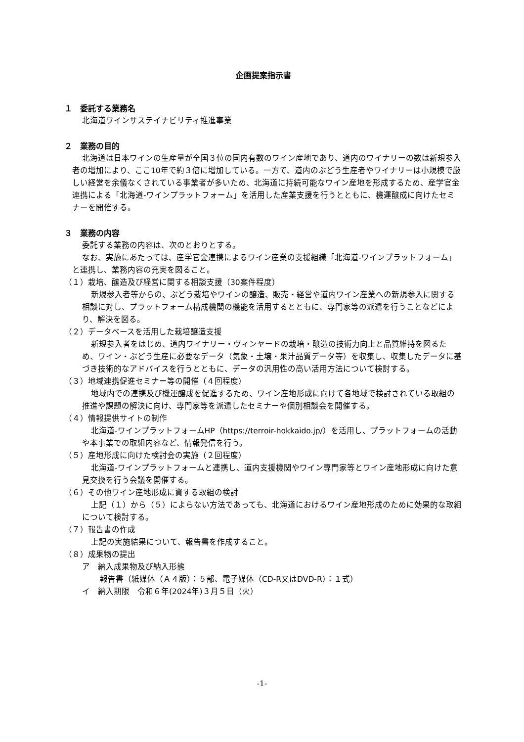企画提案指示書
１　委託する業務名
北海道ワインサステイナビリティ推進事業
２　業務の目的
北海道は日本ワインの生産量が全国３位の国内有数のワイン産地であり、道内のワイナリーの数は新規参入者の増加により、ここ10年で約３倍に増加している。一方で、道内のぶどう生産者やワイナリーは小規模で厳しい経営を余儀なくされている事業者が多いため、北海道に持続可能なワイン産地を形成するため、産学官金連携による「北海道-ワインプラットフォーム」を活用した産業支援を行うとともに、機運醸成に向けたセミナーを開催する。
３　業務の内容
委託する業務の内容は、次のとおりとする。
なお、実施にあたっては、産学官金連携によるワイン産業の支援組織「北海道-ワインプラットフォーム」と連携し、業務内容の充実を図ること。
（１）栽培、醸造及び経営に関する相談支援（30案件程度）
新規参入者等からの、ぶどう栽培やワインの醸造、販売・経営や道内ワイン産業への新規参入に関する相談に対し、プラットフォーム構成機関の機能を活用するとともに、専門家等の派遣を行うことなどにより、解決を図る。
（２）データベースを活用した栽培醸造支援
新規参入者をはじめ、道内ワイナリー・ヴィンヤードの栽培・醸造の技術力向上と品質維持を図るため、ワイン・ぶどう生産に必要なデータ（気象・土壌・果汁品質データ等）を収集し、収集したデータに基づき技術的なアドバイスを行うとともに、データの汎用性の高い活用方法について検討する。
（３）地域連携促進セミナー等の開催（４回程度）
地域内での連携及び機運醸成を促進するため、ワイン産地形成に向けて各地域で検討されている取組の推進や課題の解決に向け、専門家等を派遣したセミナーや個別相談会を開催する。
（４）情報提供サイトの制作
北海道-ワインプラットフォームHP（https://terroir-hokkaido.jp/）を活用し、プラットフォームの活動や本事業での取組内容など、情報発信を行う。
（５）産地形成に向けた検討会の実施（２回程度）
北海道-ワインプラットフォームと連携し、道内支援機関やワイン専門家等とワイン産地形成に向けた意見交換を行う会議を開催する。
（６）その他ワイン産地形成に資する取組の検討
上記（１）から（５）によらない方法であっても、北海道におけるワイン産地形成のために効果的な取組について検討する。
（７）報告書の作成
上記の実施結果について、報告書を作成すること。
（８）成果物の提出
ア　納入成果物及び納入形態
報告書（紙媒体（Ａ４版）：５部、電子媒体（CD-R又はDVD-R）：１式）
イ　納入期限　令和６年(2024年)３月５日（火）
-1-